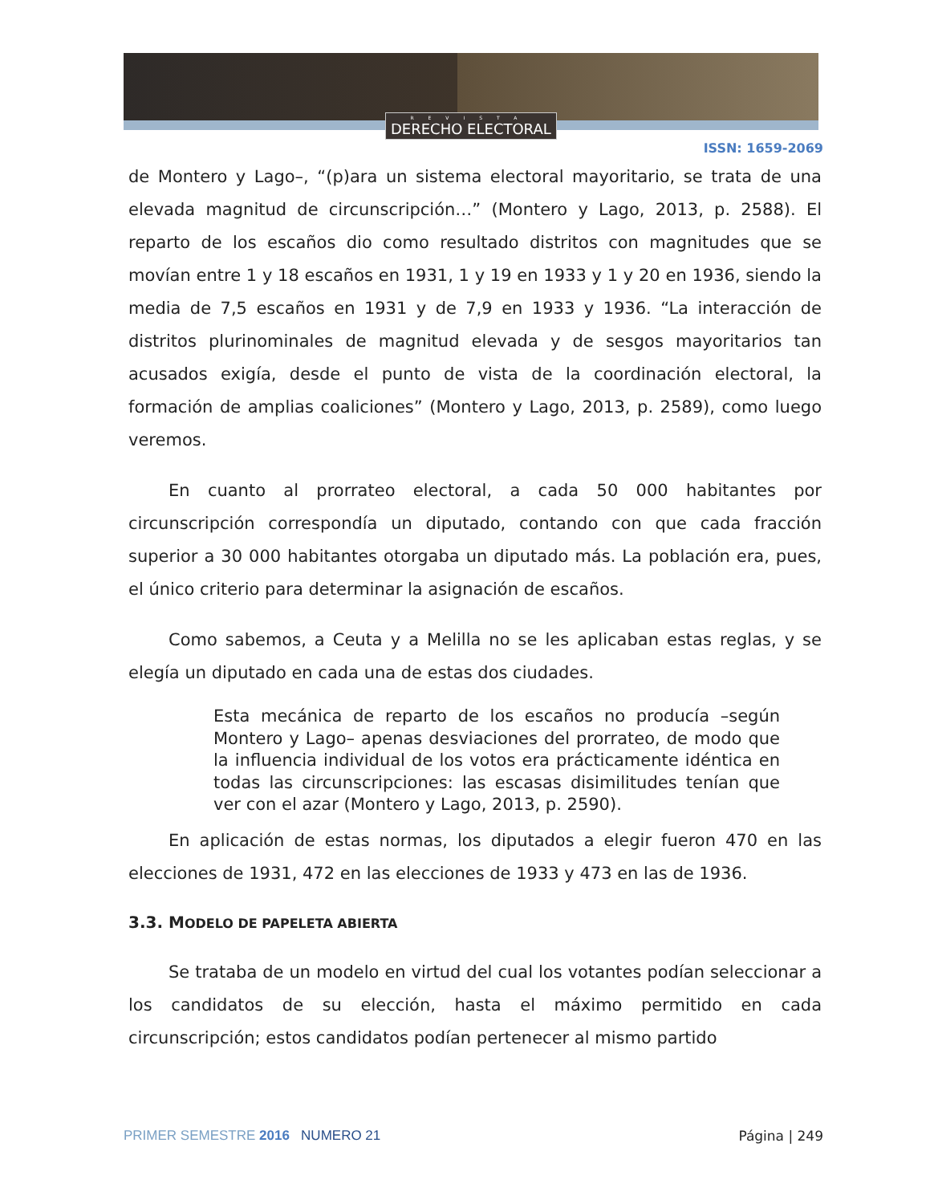REVISTA
DERECHO ELECTORAL
ISSN: 1659-2069
de Montero y Lago–, “(p)ara un sistema electoral mayoritario, se trata de una elevada magnitud de circunscripción…” (Montero y Lago, 2013, p. 2588). El reparto de los escaños dio como resultado distritos con magnitudes que se movían entre 1 y 18 escaños en 1931, 1 y 19 en 1933 y 1 y 20 en 1936, siendo la media de 7,5 escaños en 1931 y de 7,9 en 1933 y 1936. “La interacción de distritos plurinominales de magnitud elevada y de sesgos mayoritarios tan acusados exigía, desde el punto de vista de la coordinación electoral, la formación de amplias coaliciones” (Montero y Lago, 2013, p. 2589), como luego veremos.
En cuanto al prorrateo electoral, a cada 50 000 habitantes por circunscripción correspondía un diputado, contando con que cada fracción superior a 30 000 habitantes otorgaba un diputado más. La población era, pues, el único criterio para determinar la asignación de escaños.
Como sabemos, a Ceuta y a Melilla no se les aplicaban estas reglas, y se elegía un diputado en cada una de estas dos ciudades.
Esta mecánica de reparto de los escaños no producía –según Montero y Lago– apenas desviaciones del prorrateo, de modo que la influencia individual de los votos era prácticamente idéntica en todas las circunscripciones: las escasas disimilitudes tenían que ver con el azar (Montero y Lago, 2013, p. 2590).
En aplicación de estas normas, los diputados a elegir fueron 470 en las elecciones de 1931, 472 en las elecciones de 1933 y 473 en las de 1936.
3.3. MODELO DE PAPELETA ABIERTA
Se trataba de un modelo en virtud del cual los votantes podían seleccionar a los candidatos de su elección, hasta el máximo permitido en cada circunscripción; estos candidatos podían pertenecer al mismo partido
PRIMER SEMESTRE 2016 NUMERO 21
Página | 249